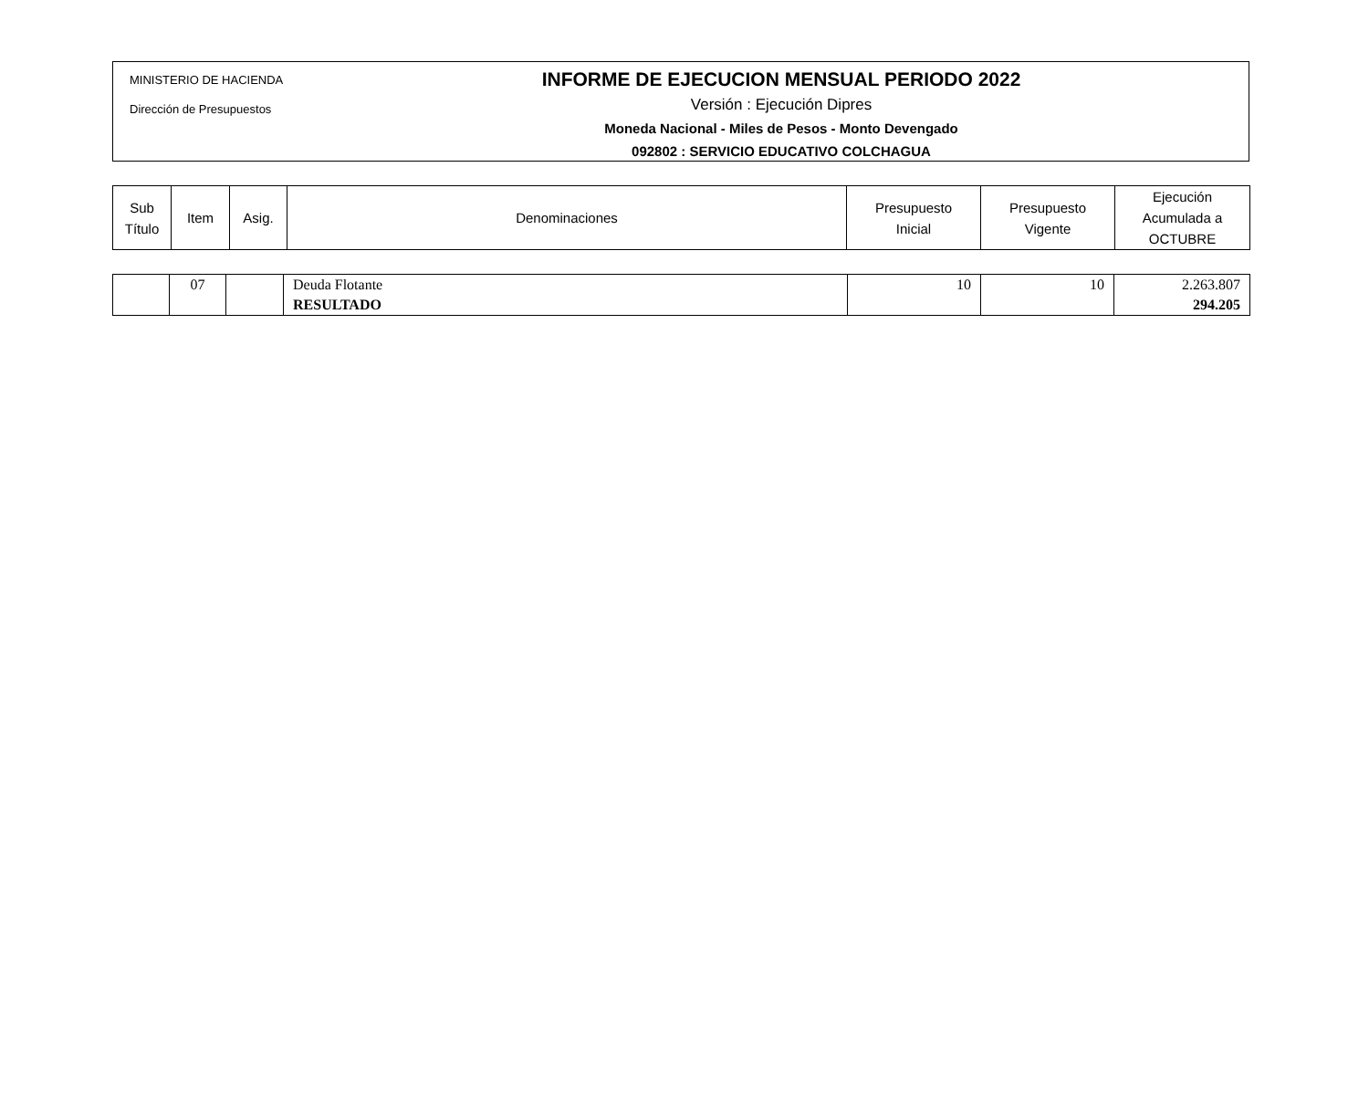MINISTERIO DE HACIENDA
Dirección de Presupuestos
INFORME DE EJECUCION MENSUAL PERIODO 2022
Versión : Ejecución Dipres
Moneda Nacional - Miles de Pesos - Monto Devengado
092802 : SERVICIO EDUCATIVO COLCHAGUA
| Sub Título | Item | Asig. | Denominaciones | Presupuesto Inicial | Presupuesto Vigente | Ejecución Acumulada a OCTUBRE |
| --- | --- | --- | --- | --- | --- | --- |
| | 07 | | Deuda Flotante RESULTADO | 10 | 10 | 2.263.807 294.205 |